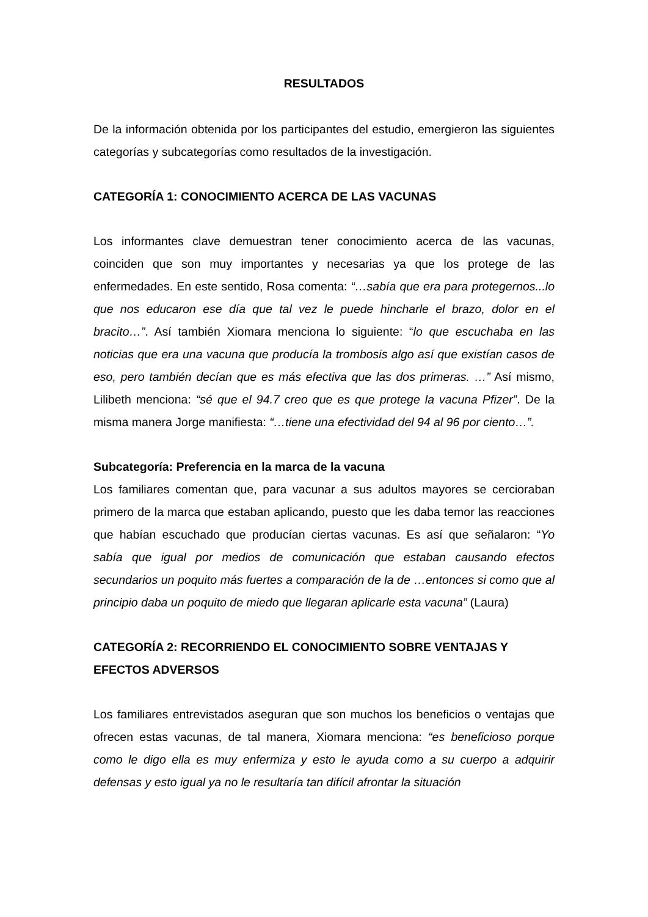RESULTADOS
De la información obtenida por los participantes del estudio, emergieron las siguientes categorías y subcategorías como resultados de la investigación.
CATEGORÍA 1: CONOCIMIENTO ACERCA DE LAS VACUNAS
Los informantes clave demuestran tener conocimiento acerca de las vacunas, coinciden que son muy importantes y necesarias ya que los protege de las enfermedades. En este sentido, Rosa comenta: “…sabía que era para protegernos...lo que nos educaron ese día que tal vez le puede hincharle el brazo, dolor en el bracito…”. Así también Xiomara menciona lo siguiente: “lo que escuchaba en las noticias que era una vacuna que producía la trombosis algo así que existían casos de eso, pero también decían que es más efectiva que las dos primeras. …” Así mismo, Lilibeth menciona: “sé que el 94.7 creo que es que protege la vacuna Pfizer”. De la misma manera Jorge manifiesta: “…tiene una efectividad del 94 al 96 por ciento…”.
Subcategoría: Preferencia en la marca de la vacuna
Los familiares comentan que, para vacunar a sus adultos mayores se cercioraban primero de la marca que estaban aplicando, puesto que les daba temor las reacciones que habían escuchado que producían ciertas vacunas. Es así que señalaron: “Yo sabía que igual por medios de comunicación que estaban causando efectos secundarios un poquito más fuertes a comparación de la de …entonces si como que al principio daba un poquito de miedo que llegaran aplicarle esta vacuna” (Laura)
CATEGORÍA 2: RECORRIENDO EL CONOCIMIENTO SOBRE VENTAJAS Y EFECTOS ADVERSOS
Los familiares entrevistados aseguran que son muchos los beneficios o ventajas que ofrecen estas vacunas, de tal manera, Xiomara menciona: “es beneficioso porque como le digo ella es muy enfermiza y esto le ayuda como a su cuerpo a adquirir defensas y esto igual ya no le resultaría tan difícil afrontar la situación